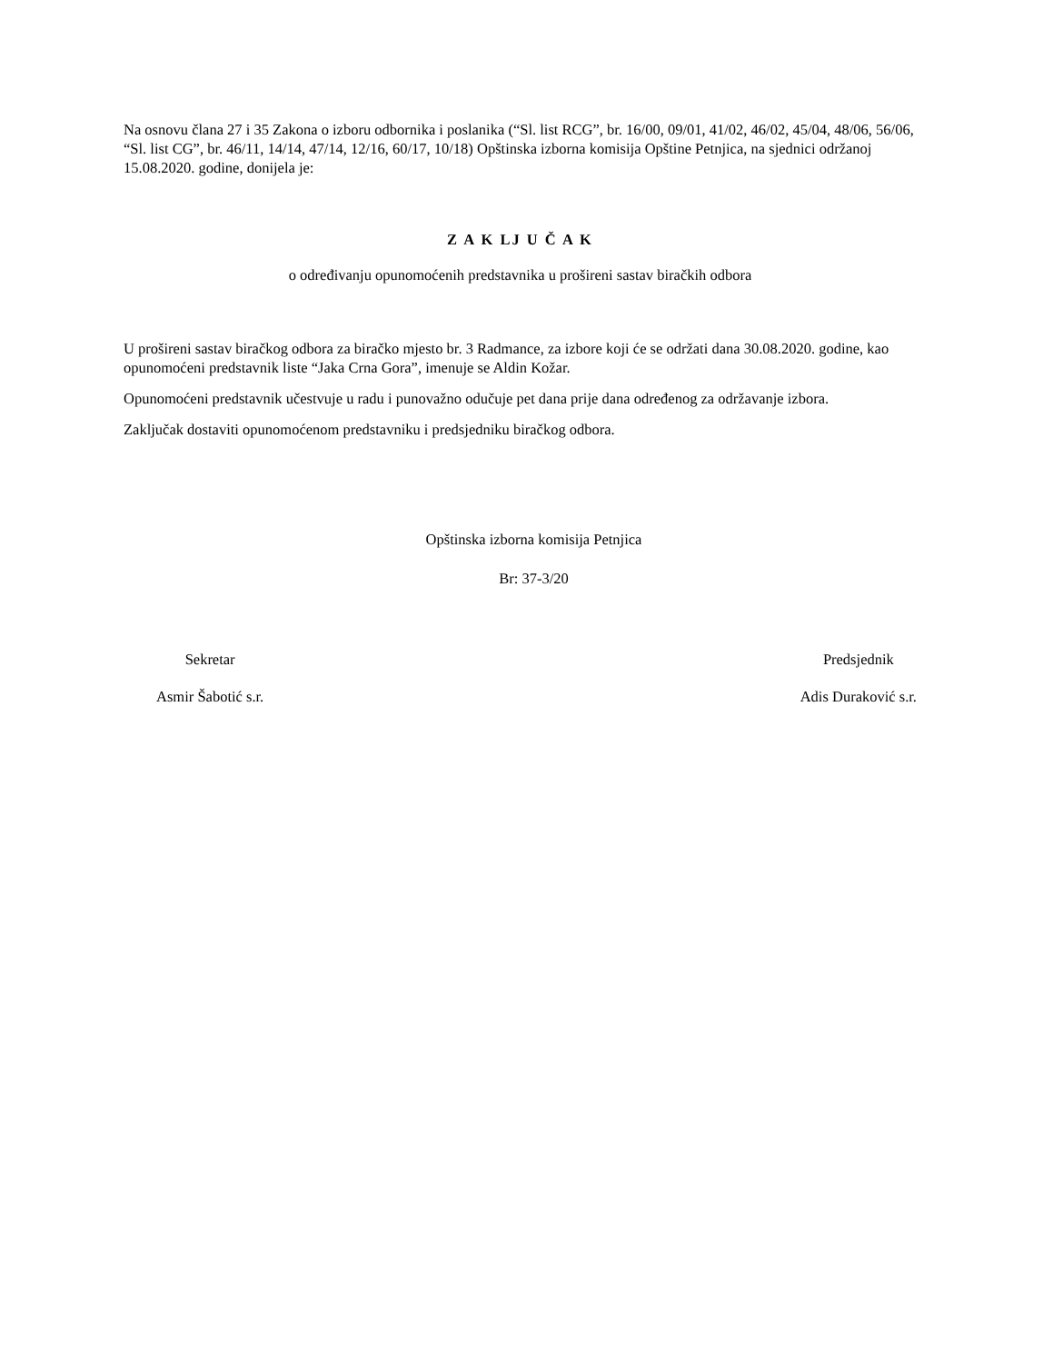Na osnovu člana 27 i 35 Zakona o izboru odbornika i poslanika (“Sl. list RCG”, br. 16/00, 09/01, 41/02, 46/02, 45/04, 48/06, 56/06, “Sl. list CG”, br. 46/11, 14/14, 47/14, 12/16, 60/17, 10/18) Opštinska izborna komisija Opštine Petnjica, na sjednici održanoj 15.08.2020. godine, donijela je:
Z A K LJ U Č A K
o određivanju opunomoćenih predstavnika u prošireni sastav biračkih odbora
U prošireni sastav biračkog odbora za biračko mjesto br. 3 Radmance, za izbore koji će se održati dana 30.08.2020. godine, kao opunomoćeni predstavnik liste “Jaka Crna Gora”, imenuje se Aldin Kožar.
Opunomoćeni predstavnik učestvuje u radu i punovažno odučuje pet dana prije dana određenog za održavanje izbora.
Zaključak dostaviti opunomoćenom predstavniku i predsjedniku biračkog odbora.
Opštinska izborna komisija Petnjica
Br: 37-3/20
Sekretar
Asmir Šabotić s.r.
Predsjednik
Adis Duraković s.r.